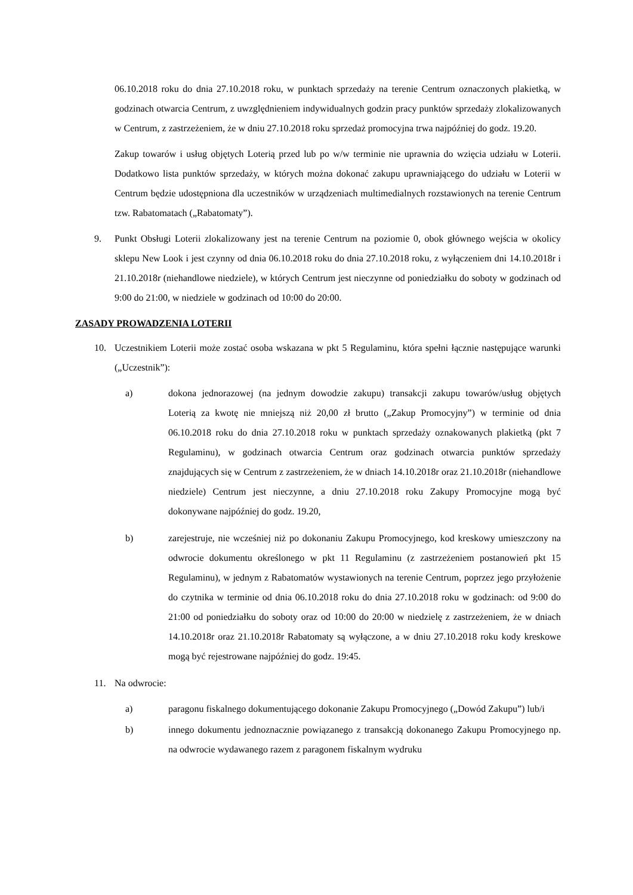06.10.2018 roku do dnia 27.10.2018 roku, w punktach sprzedaży na terenie Centrum oznaczonych plakietką, w godzinach otwarcia Centrum, z uwzględnieniem indywidualnych godzin pracy punktów sprzedaży zlokalizowanych w Centrum, z zastrzeżeniem, że w dniu 27.10.2018 roku sprzedaż promocyjna trwa najpóźniej do godz. 19.20.
Zakup towarów i usług objętych Loterią przed lub po w/w terminie nie uprawnia do wzięcia udziału w Loterii. Dodatkowo lista punktów sprzedaży, w których można dokonać zakupu uprawniającego do udziału w Loterii w Centrum będzie udostępniona dla uczestników w urządzeniach multimedialnych rozstawionych na terenie Centrum tzw. Rabatomatach („Rabatomaty”).
9. Punkt Obsługi Loterii zlokalizowany jest na terenie Centrum na poziomie 0, obok głównego wejścia w okolicy sklepu New Look i jest czynny od dnia 06.10.2018 roku do dnia 27.10.2018 roku, z wyłączeniem dni 14.10.2018r i 21.10.2018r (niehandlowe niedziele), w których Centrum jest nieczynne od poniedziałku do soboty w godzinach od 9:00 do 21:00, w niedziele w godzinach od 10:00 do 20:00.
ZASADY PROWADZENIA LOTERII
10. Uczestnikiem Loterii może zostać osoba wskazana w pkt 5 Regulaminu, która spełni łącznie następujące warunki („Uczestnik”):
a) dokona jednorazowej (na jednym dowodzie zakupu) transakcji zakupu towarów/usług objętych Loterią za kwotę nie mniejszą niż 20,00 zł brutto („Zakup Promocyjny”) w terminie od dnia 06.10.2018 roku do dnia 27.10.2018 roku w punktach sprzedaży oznakowanych plakietką (pkt 7 Regulaminu), w godzinach otwarcia Centrum oraz godzinach otwarcia punktów sprzedaży znajdujących się w Centrum z zastrzeżeniem, że w dniach 14.10.2018r oraz 21.10.2018r (niehandlowe niedziele) Centrum jest nieczynne, a dniu 27.10.2018 roku Zakupy Promocyjne mogą być dokonywane najpóźniej do godz. 19.20,
b) zarejestruje, nie wcześniej niż po dokonaniu Zakupu Promocyjnego, kod kreskowy umieszczony na odwrocie dokumentu określonego w pkt 11 Regulaminu (z zastrzeżeniem postanowień pkt 15 Regulaminu), w jednym z Rabatomatów wystawionych na terenie Centrum, poprzez jego przyłożenie do czytnika w terminie od dnia 06.10.2018 roku do dnia 27.10.2018 roku w godzinach: od 9:00 do 21:00 od poniedziałku do soboty oraz od 10:00 do 20:00 w niedzielę z zastrzeżeniem, że w dniach 14.10.2018r oraz 21.10.2018r Rabatomaty są wyłączone, a w dniu 27.10.2018 roku kody kreskowe mogą być rejestrowane najpóźniej do godz. 19:45.
11. Na odwrocie:
a) paragonu fiskalnego dokumentującego dokonanie Zakupu Promocyjnego („Dowód Zakupu”) lub/i
b) innego dokumentu jednoznacznie powiązanego z transakcją dokonanego Zakupu Promocyjnego np. na odwrocie wydawanego razem z paragonem fiskalnym wydruku